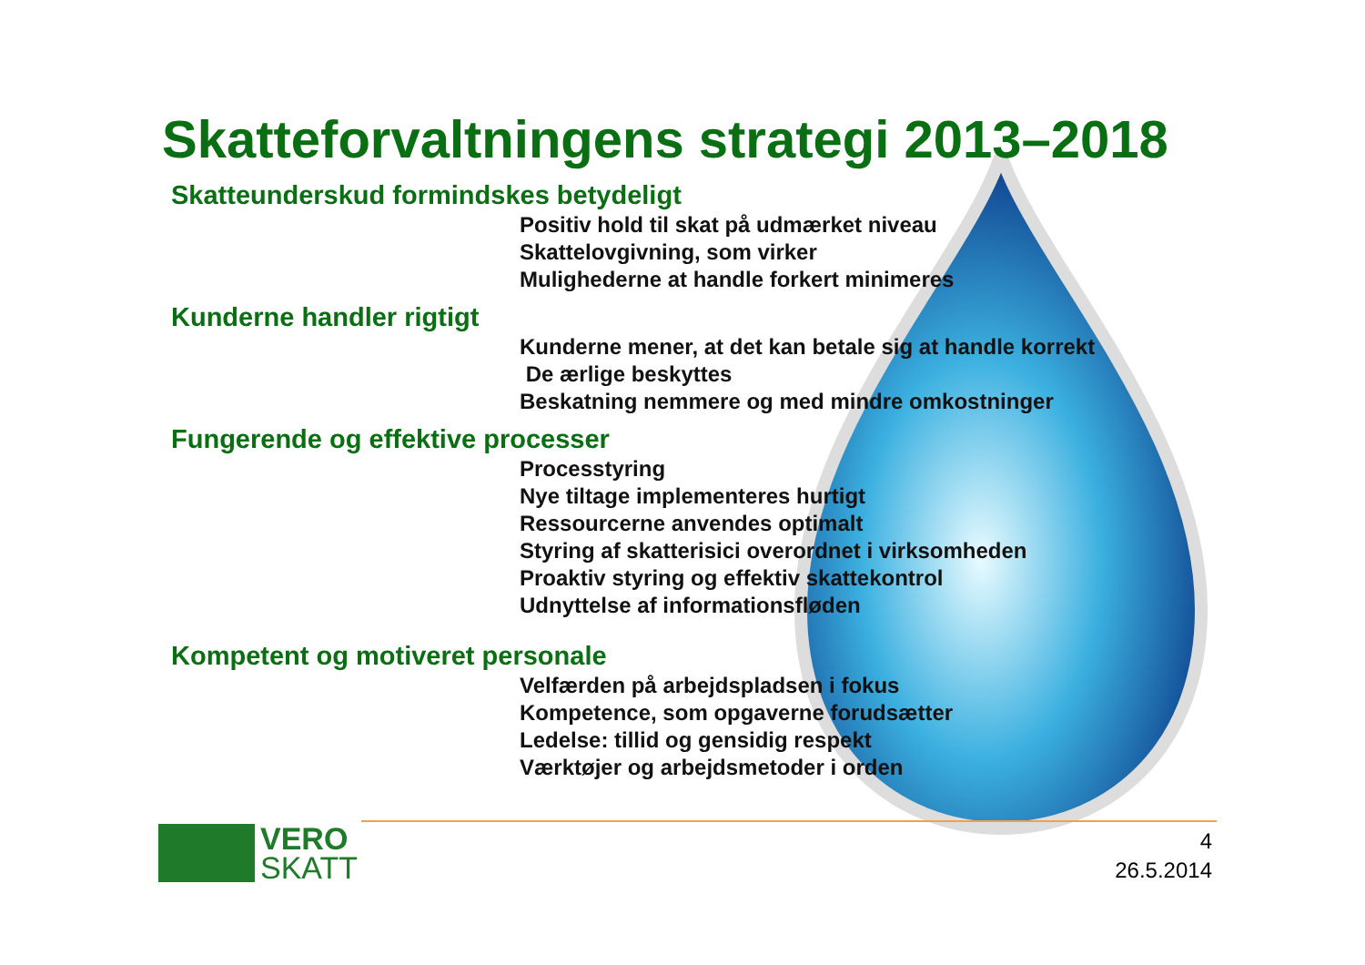Skatteforvaltningens strategi 2013–2018
Skatteunderskud formindskes betydeligt
Positiv hold til skat på udmærket niveau
Skattelovgivning, som virker
Mulighederne at handle forkert minimeres
Kunderne handler rigtigt
Kunderne mener, at det kan betale sig at handle korrekt
De ærlige beskyttes
Beskatning nemmere og med mindre omkostninger
Fungerende og effektive processer
Processtyring
Nye tiltage implementeres hurtigt
Ressourcerne anvendes optimalt
Styring af skatterisici overordnet i virksomheden
Proaktiv styring og effektiv skattekontrol
Udnyttelse af informationsfløden
Kompetent og motiveret personale
Velfærden på arbejdspladsen i fokus
Kompetence, som opgaverne forudsætter
Ledelse: tillid og gensidig respekt
Værktøjer og arbejdsmetoder i orden
VERO
SKATT
4
26.5.2014